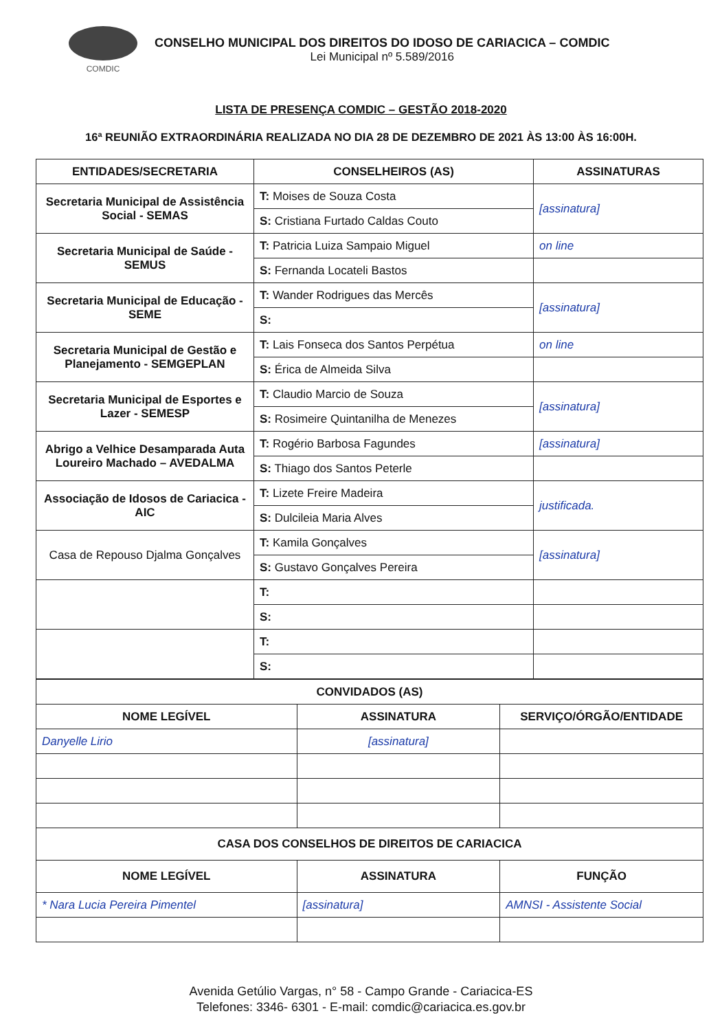COMDIC
CONSELHO MUNICIPAL DOS DIREITOS DO IDOSO DE CARIACICA – COMDIC
Lei Municipal nº 5.589/2016
LISTA DE PRESENÇA COMDIC – GESTÃO 2018-2020
16ª REUNIÃO EXTRAORDINÁRIA REALIZADA NO DIA 28 DE DEZEMBRO DE 2021 ÀS 13:00 ÀS 16:00H.
| ENTIDADES/SECRETARIA | CONSELHEIROS (AS) | ASSINATURAS |
| --- | --- | --- |
| Secretaria Municipal de Assistência Social - SEMAS | T: Moises de Souza Costa | [assinatura] |
| | S: Cristiana Furtado Caldas Couto | |
| Secretaria Municipal de Saúde - SEMUS | T: Patricia Luiza Sampaio Miguel | on line |
| | S: Fernanda Locateli Bastos | |
| Secretaria Municipal de Educação - SEME | T: Wander Rodrigues das Mercês | [assinatura] |
| | S: | |
| Secretaria Municipal de Gestão e Planejamento - SEMGEPLAN | T: Lais Fonseca dos Santos Perpétua | on line |
| | S: Érica de Almeida Silva | |
| Secretaria Municipal de Esportes e Lazer - SEMESP | T: Claudio Marcio de Souza | [assinatura] |
| | S: Rosimeire Quintanilha de Menezes | |
| Abrigo a Velhice Desamparada Auta Loureiro Machado – AVEDALMA | T: Rogério Barbosa Fagundes | [assinatura] |
| | S: Thiago dos Santos Peterle | |
| Associação de Idosos de Cariacica - AIC | T: Lizete Freire Madeira | justificada. |
| | S: Dulcileia Maria Alves | |
| Casa de Repouso Djalma Gonçalves | T: Kamila Gonçalves | [assinatura] |
| | S: Gustavo Gonçalves Pereira | |
| | T: | |
| | S: | |
| | T: | |
| | S: | |
| CONVIDADOS (AS) | | |
| NOME LEGÍVEL | ASSINATURA | SERVIÇO/ÓRGÃO/ENTIDADE |
| Danyelle Lirio | [assinatura] | |
| CASA DOS CONSELHOS DE DIREITOS DE CARIACICA | | |
| NOME LEGÍVEL | ASSINATURA | FUNÇÃO |
| * Nara Lucia Pereira Pimentel | [assinatura] | AMNSI - Assistente Social |
Avenida Getúlio Vargas, n° 58 - Campo Grande - Cariacica-ES
Telefones: 3346- 6301 - E-mail: comdic@cariacica.es.gov.br